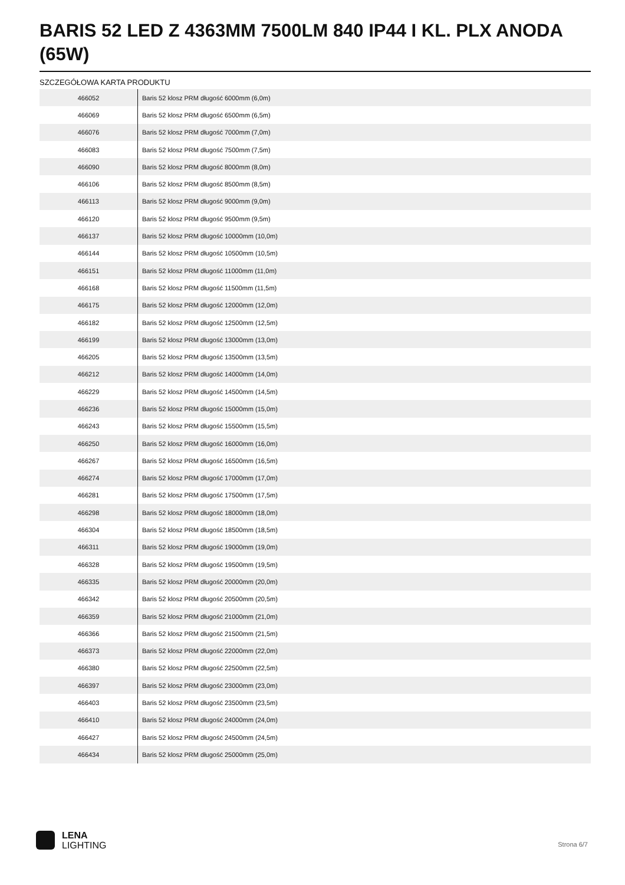BARIS 52 LED Z 4363MM 7500LM 840 IP44 I KL. PLX ANODA (65W)
SZCZEGÓŁOWA KARTA PRODUKTU
| 466052 | Baris 52 klosz PRM długość 6000mm (6,0m) |
| 466069 | Baris 52 klosz PRM długość 6500mm (6,5m) |
| 466076 | Baris 52 klosz PRM długość 7000mm (7,0m) |
| 466083 | Baris 52 klosz PRM długość 7500mm (7,5m) |
| 466090 | Baris 52 klosz PRM długość 8000mm (8,0m) |
| 466106 | Baris 52 klosz PRM długość 8500mm (8,5m) |
| 466113 | Baris 52 klosz PRM długość 9000mm (9,0m) |
| 466120 | Baris 52 klosz PRM długość 9500mm (9,5m) |
| 466137 | Baris 52 klosz PRM długość 10000mm (10,0m) |
| 466144 | Baris 52 klosz PRM długość 10500mm (10,5m) |
| 466151 | Baris 52 klosz PRM długość 11000mm (11,0m) |
| 466168 | Baris 52 klosz PRM długość 11500mm (11,5m) |
| 466175 | Baris 52 klosz PRM długość 12000mm (12,0m) |
| 466182 | Baris 52 klosz PRM długość 12500mm (12,5m) |
| 466199 | Baris 52 klosz PRM długość 13000mm (13,0m) |
| 466205 | Baris 52 klosz PRM długość 13500mm (13,5m) |
| 466212 | Baris 52 klosz PRM długość 14000mm (14,0m) |
| 466229 | Baris 52 klosz PRM długość 14500mm (14,5m) |
| 466236 | Baris 52 klosz PRM długość 15000mm (15,0m) |
| 466243 | Baris 52 klosz PRM długość 15500mm (15,5m) |
| 466250 | Baris 52 klosz PRM długość 16000mm (16,0m) |
| 466267 | Baris 52 klosz PRM długość 16500mm (16,5m) |
| 466274 | Baris 52 klosz PRM długość 17000mm (17,0m) |
| 466281 | Baris 52 klosz PRM długość 17500mm (17,5m) |
| 466298 | Baris 52 klosz PRM długość 18000mm (18,0m) |
| 466304 | Baris 52 klosz PRM długość 18500mm (18,5m) |
| 466311 | Baris 52 klosz PRM długość 19000mm (19,0m) |
| 466328 | Baris 52 klosz PRM długość 19500mm (19,5m) |
| 466335 | Baris 52 klosz PRM długość 20000mm (20,0m) |
| 466342 | Baris 52 klosz PRM długość 20500mm (20,5m) |
| 466359 | Baris 52 klosz PRM długość 21000mm (21,0m) |
| 466366 | Baris 52 klosz PRM długość 21500mm (21,5m) |
| 466373 | Baris 52 klosz PRM długość 22000mm (22,0m) |
| 466380 | Baris 52 klosz PRM długość 22500mm (22,5m) |
| 466397 | Baris 52 klosz PRM długość 23000mm (23,0m) |
| 466403 | Baris 52 klosz PRM długość 23500mm (23,5m) |
| 466410 | Baris 52 klosz PRM długość 24000mm (24,0m) |
| 466427 | Baris 52 klosz PRM długość 24500mm (24,5m) |
| 466434 | Baris 52 klosz PRM długość 25000mm (25,0m) |
LENA
LIGHTING
Strona 6/7